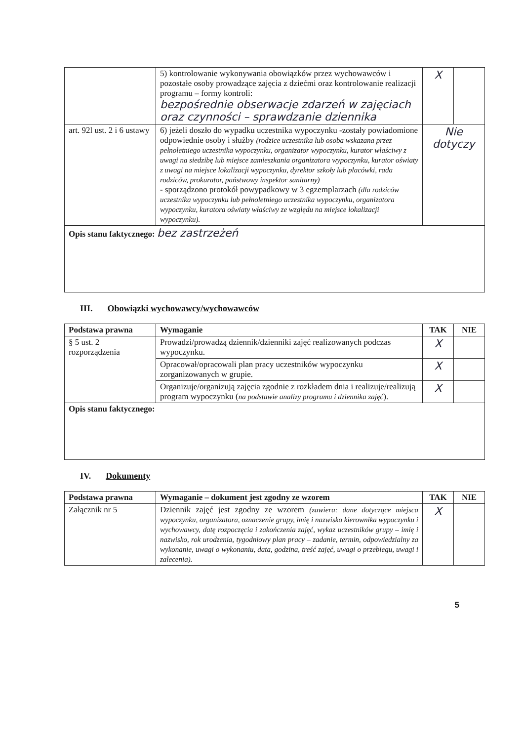| | 5) kontrolowanie wykonywania obowiązków przez wychowawców i pozostałe osoby prowadzące zajęcia z dziećmi oraz kontrolowanie realizacji programu – formy kontroli: bezpośrednie obserwacje zdarzeń w zajęciach oraz czynności – sprawdzanie dziennika | X | |
| art. 92l ust. 2 i 6 ustawy | 6) jeżeli doszło do wypadku uczestnika wypoczynku -zostały powiadomione odpowiednie osoby i służby (rodzice uczestnika lub osoba wskazana przez pełnoletniego uczestnika wypoczynku, organizator wypoczynku, kurator właściwy z uwagi na siedzibę lub miejsce zamieszkania organizatora wypoczynku, kurator oświaty z uwagi na miejsce lokalizacji wypoczynku, dyrektor szkoły lub placówki, rada rodziców, prokurator, państwowy inspektor sanitarny) - sporządzono protokół powypadkowy w 3 egzemplarzach (dla rodziców uczestnika wypoczynku lub pełnoletniego uczestnika wypoczynku, organizatora wypoczynku, kuratora oświaty właściwy ze względu na miejsce lokalizacji wypoczynku). | Nie dotyczy | |
| Opis stanu faktycznego: bez zastrzeżeń | | | |
III. Obowiązki wychowawcy/wychowawców
| Podstawa prawna | Wymaganie | TAK | NIE |
| --- | --- | --- | --- |
| § 5 ust. 2 rozporządzenia | Prowadzi/prowadzą dziennik/dzienniki zajęć realizowanych podczas wypoczynku. | X | |
| | Opracował/opracowali plan pracy uczestników wypoczynku zorganizowanych w grupie. | X | |
| | Organizuje/organizują zajęcia zgodnie z rozkładem dnia i realizuje/realizują program wypoczynku ( na podstawie analizy programu i dziennika zajęć ). | X | |
| Opis stanu faktycznego: | | | |
IV. Dokumenty
| Podstawa prawna | Wymaganie – dokument jest zgodny ze wzorem | TAK | NIE |
| --- | --- | --- | --- |
| Załącznik nr 5 | Dziennik zajęć jest zgodny ze wzorem (zawiera: dane dotyczące miejsca wypoczynku, organizatora, oznaczenie grupy, imię i nazwisko kierownika wypoczynku i wychowawcy, datę rozpoczęcia i zakończenia zajęć, wykaz uczestników grupy – imię i nazwisko, rok urodzenia, tygodniowy plan pracy – zadanie, termin, odpowiedzialny za wykonanie, uwagi o wykonaniu, data, godzina, treść zajęć, uwagi o przebiegu, uwagi i zalecenia). | X | |
5